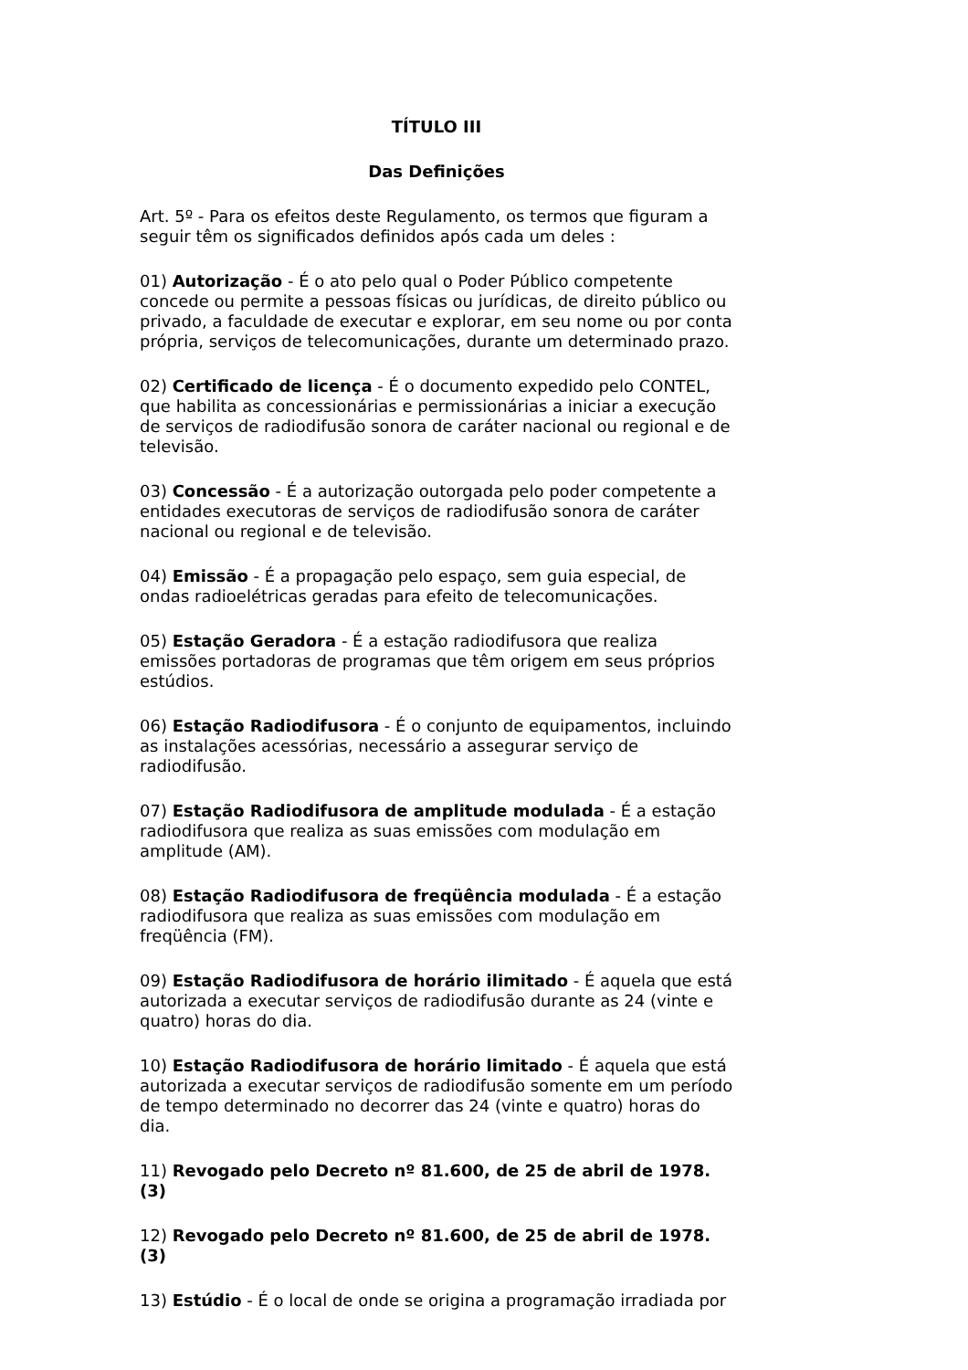TÍTULO III
Das Definições
Art. 5º - Para os efeitos deste Regulamento, os termos que figuram a seguir têm os significados definidos após cada um deles :
01) Autorização - É o ato pelo qual o Poder Público competente concede ou permite a pessoas físicas ou jurídicas, de direito público ou privado, a faculdade de executar e explorar, em seu nome ou por conta própria, serviços de telecomunicações, durante um determinado prazo.
02) Certificado de licença - É o documento expedido pelo CONTEL, que habilita as concessionárias e permissionárias a iniciar a execução de serviços de radiodifusão sonora de caráter nacional ou regional e de televisão.
03) Concessão - É a autorização outorgada pelo poder competente a entidades executoras de serviços de radiodifusão sonora de caráter nacional ou regional e de televisão.
04) Emissão - É a propagação pelo espaço, sem guia especial, de ondas radioelétricas geradas para efeito de telecomunicações.
05) Estação Geradora - É a estação radiodifusora que realiza emissões portadoras de programas que têm origem em seus próprios estúdios.
06) Estação Radiodifusora - É o conjunto de equipamentos, incluindo as instalações acessórias, necessário a assegurar serviço de radiodifusão.
07) Estação Radiodifusora de amplitude modulada - É a estação radiodifusora que realiza as suas emissões com modulação em amplitude (AM).
08) Estação Radiodifusora de freqüência modulada - É a estação radiodifusora que realiza as suas emissões com modulação em freqüência (FM).
09) Estação Radiodifusora de horário ilimitado - É aquela que está autorizada a executar serviços de radiodifusão durante as 24 (vinte e quatro) horas do dia.
10) Estação Radiodifusora de horário limitado - É aquela que está autorizada a executar serviços de radiodifusão somente em um período de tempo determinado no decorrer das 24 (vinte e quatro) horas do dia.
11) Revogado pelo Decreto nº 81.600, de 25 de abril de 1978. (3)
12) Revogado pelo Decreto nº 81.600, de 25 de abril de 1978. (3)
13) Estúdio - É o local de onde se origina a programação irradiada por